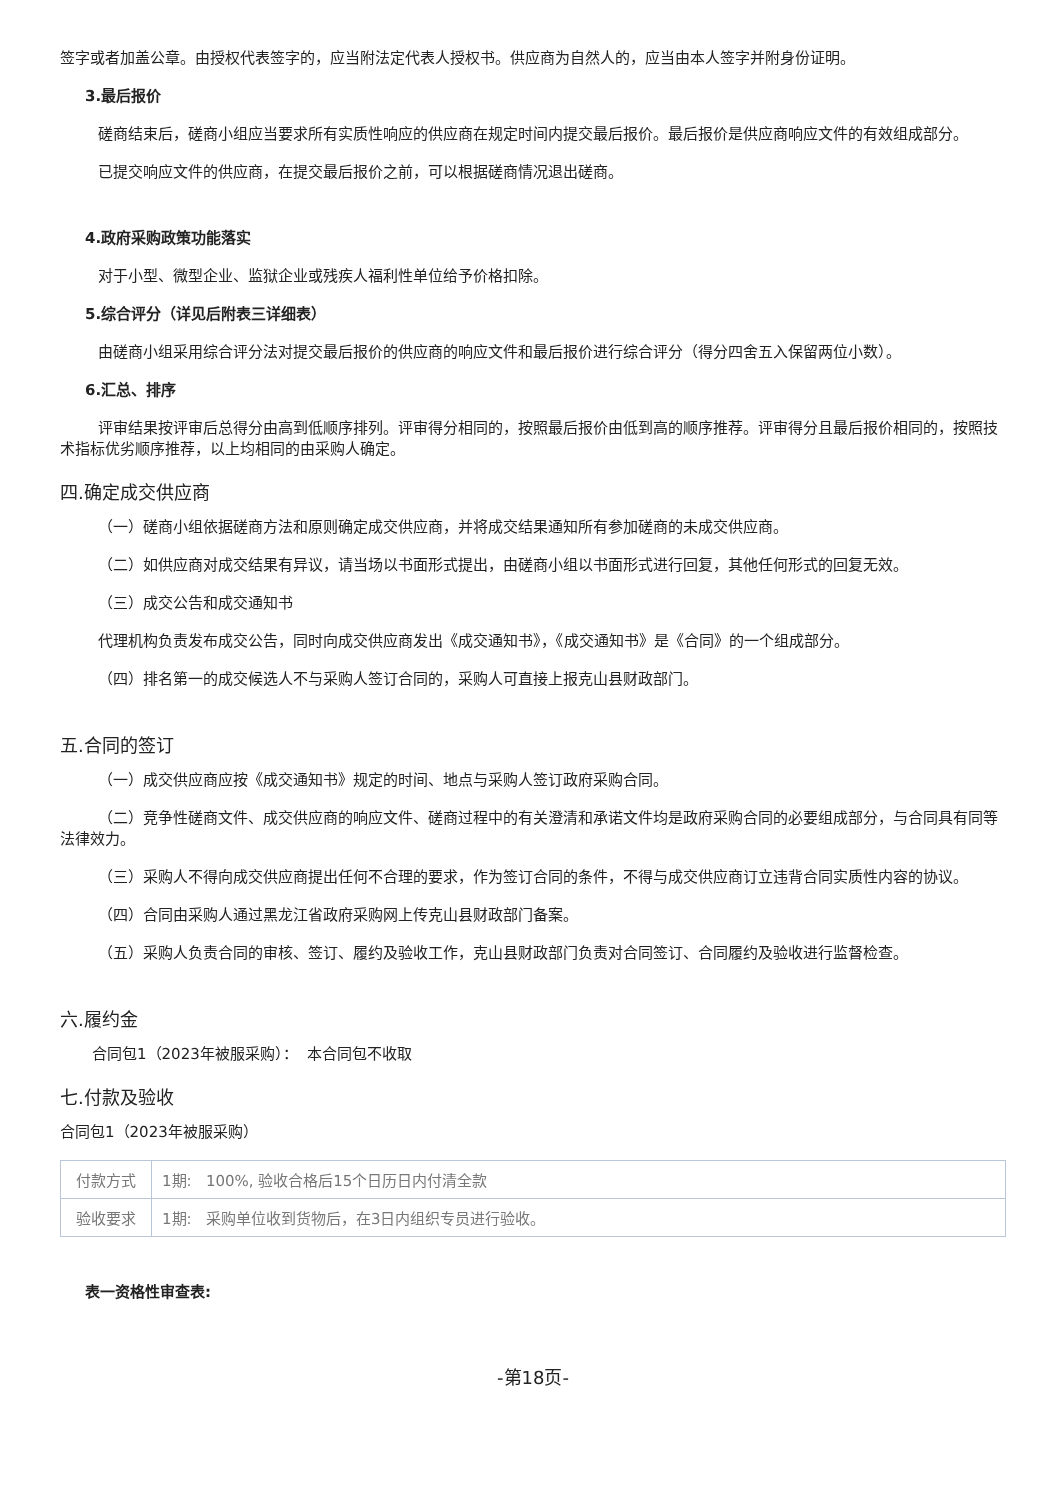签字或者加盖公章。由授权代表签字的，应当附法定代表人授权书。供应商为自然人的，应当由本人签字并附身份证明。
3.最后报价
磋商结束后，磋商小组应当要求所有实质性响应的供应商在规定时间内提交最后报价。最后报价是供应商响应文件的有效组成部分。
已提交响应文件的供应商，在提交最后报价之前，可以根据磋商情况退出磋商。
4.政府采购政策功能落实
对于小型、微型企业、监狱企业或残疾人福利性单位给予价格扣除。
5.综合评分（详见后附表三详细表）
由磋商小组采用综合评分法对提交最后报价的供应商的响应文件和最后报价进行综合评分（得分四舍五入保留两位小数）。
6.汇总、排序
评审结果按评审后总得分由高到低顺序排列。评审得分相同的，按照最后报价由低到高的顺序推荐。评审得分且最后报价相同的，按照技术指标优劣顺序推荐，以上均相同的由采购人确定。
四.确定成交供应商
（一）磋商小组依据磋商方法和原则确定成交供应商，并将成交结果通知所有参加磋商的未成交供应商。
（二）如供应商对成交结果有异议，请当场以书面形式提出，由磋商小组以书面形式进行回复，其他任何形式的回复无效。
（三）成交公告和成交通知书
代理机构负责发布成交公告，同时向成交供应商发出《成交通知书》，《成交通知书》是《合同》的一个组成部分。
（四）排名第一的成交候选人不与采购人签订合同的，采购人可直接上报克山县财政部门。
五.合同的签订
（一）成交供应商应按《成交通知书》规定的时间、地点与采购人签订政府采购合同。
（二）竞争性磋商文件、成交供应商的响应文件、磋商过程中的有关澄清和承诺文件均是政府采购合同的必要组成部分，与合同具有同等法律效力。
（三）采购人不得向成交供应商提出任何不合理的要求，作为签订合同的条件，不得与成交供应商订立违背合同实质性内容的协议。
（四）合同由采购人通过黑龙江省政府采购网上传克山县财政部门备案。
（五）采购人负责合同的审核、签订、履约及验收工作，克山县财政部门负责对合同签订、合同履约及验收进行监督检查。
六.履约金
合同包1（2023年被服采购）： 本合同包不收取
七.付款及验收
合同包1（2023年被服采购）
| 付款方式 | 1期: 100%, 验收合格后15个日历日内付清全款 |
| 验收要求 | 1期: 采购单位收到货物后，在3日内组织专员进行验收。 |
表一资格性审查表:
-第18页-